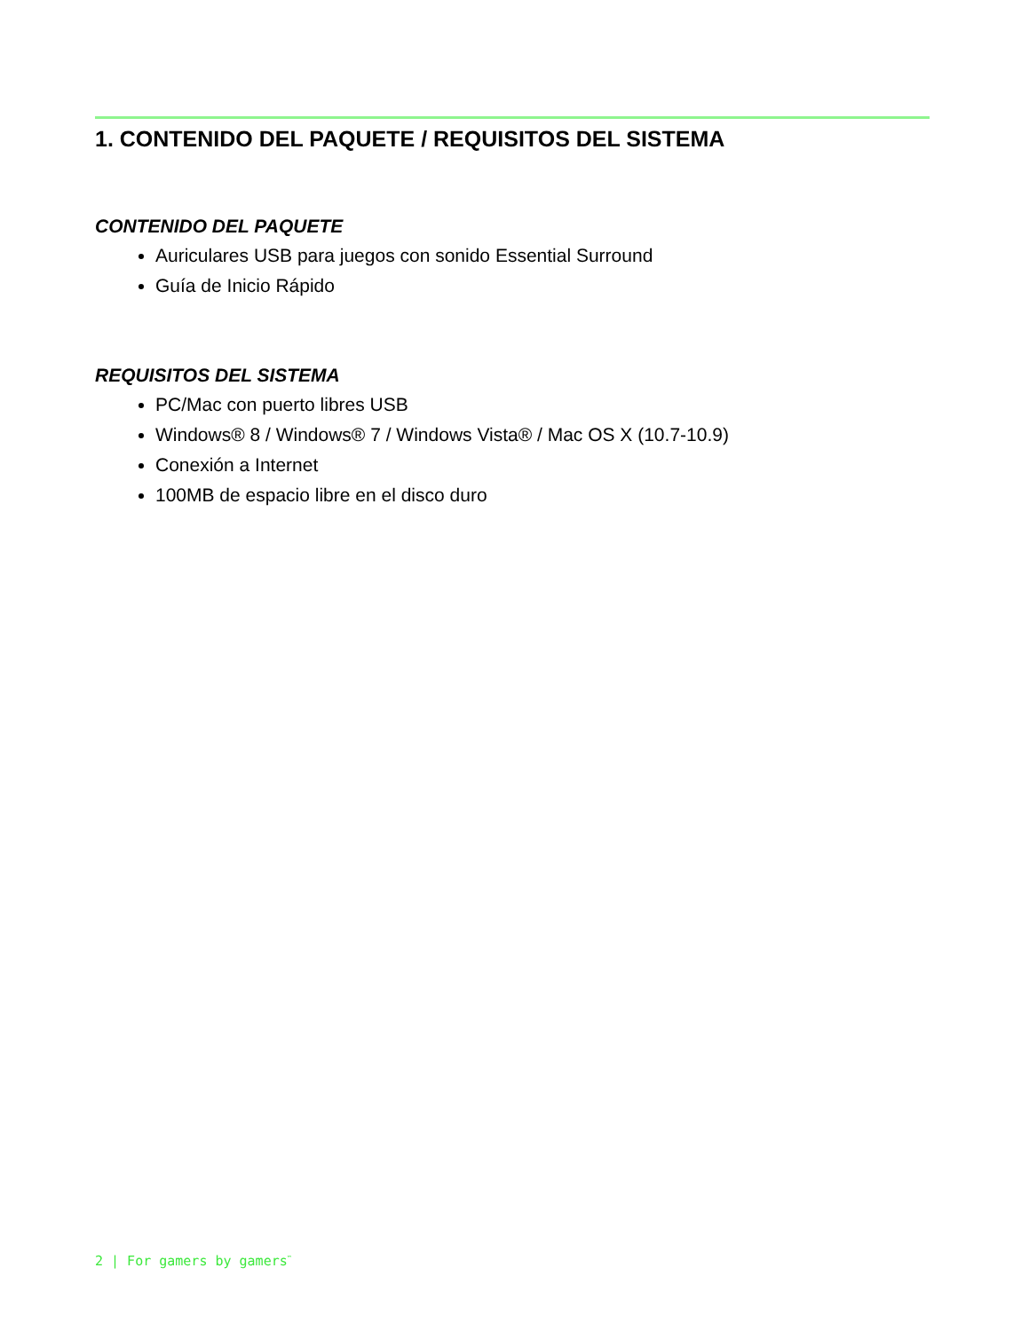1. CONTENIDO DEL PAQUETE / REQUISITOS DEL SISTEMA
CONTENIDO DEL PAQUETE
Auriculares USB para juegos con sonido Essential Surround
Guía de Inicio Rápido
REQUISITOS DEL SISTEMA
PC/Mac con puerto libres USB
Windows® 8 / Windows® 7 / Windows Vista® / Mac OS X (10.7-10.9)
Conexión a Internet
100MB de espacio libre en el disco duro
2 | For gamers by gamers<sup>™</sup>